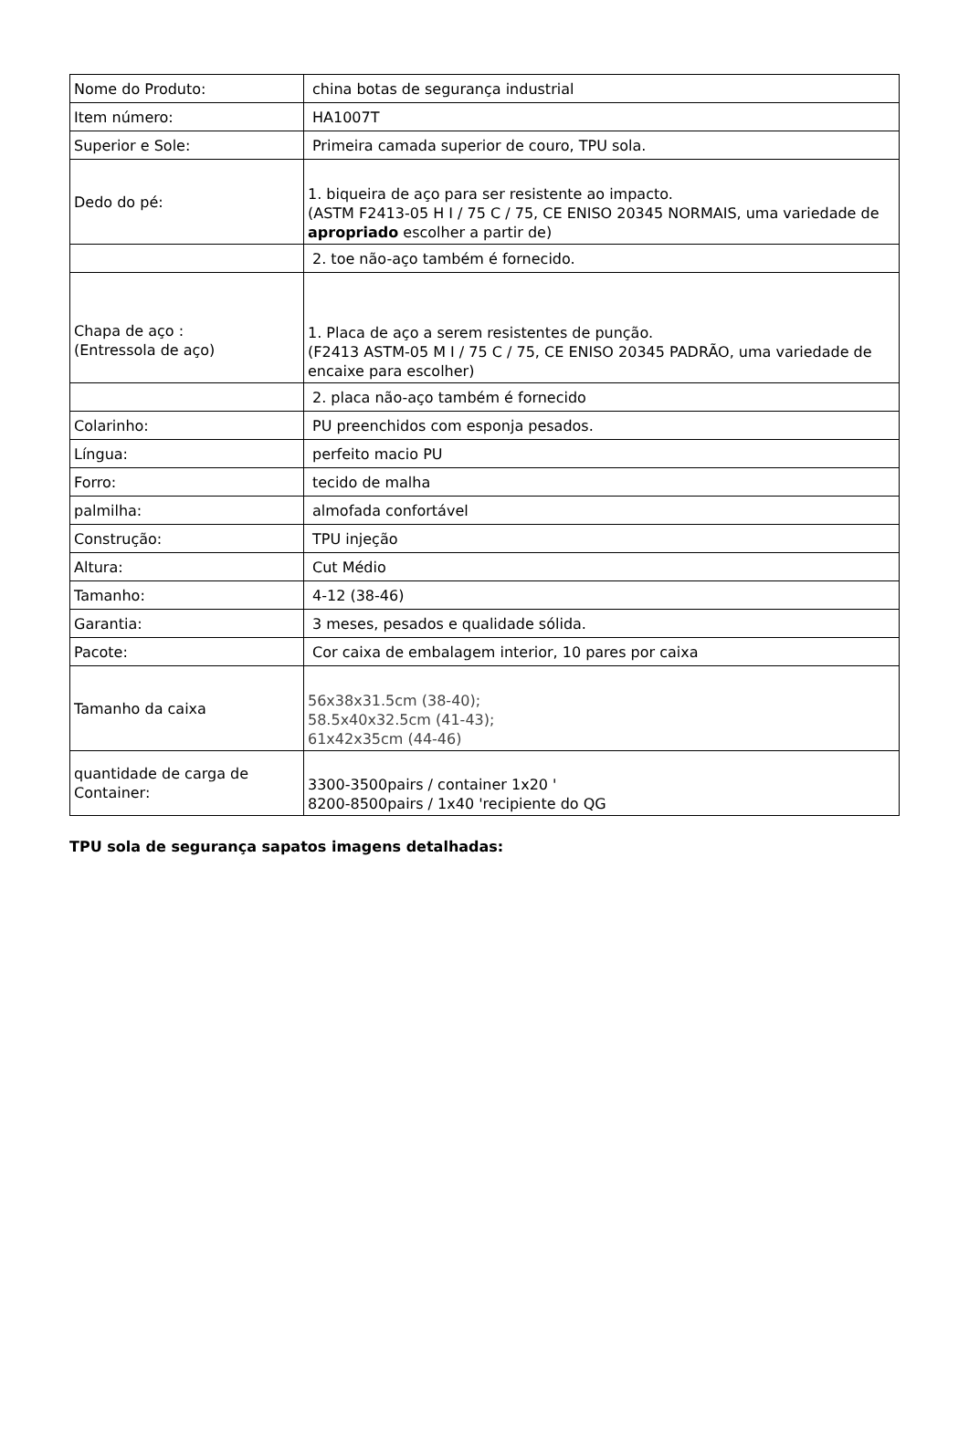| Nome do Produto: | china botas de segurança industrial |
| Item número: | HA1007T |
| Superior e Sole: | Primeira camada superior de couro, TPU sola. |
| Dedo do pé: | 1. biqueira de aço para ser resistente ao impacto. (ASTM F2413-05 H I / 75 C / 75, CE ENISO 20345 NORMAIS, uma variedade de apropriado escolher a partir de) |
| | 2. toe não-aço também é fornecido. |
| Chapa de aço : (Entressola de aço) | 1. Placa de aço a serem resistentes de punção. (F2413 ASTM-05 M I / 75 C / 75, CE ENISO 20345 PADRÃO, uma variedade de encaixe para escolher) |
| | 2. placa não-aço também é fornecido |
| Colarinho: | PU preenchidos com esponja pesados. |
| Língua: | perfeito macio PU |
| Forro: | tecido de malha |
| palmilha: | almofada confortável |
| Construção: | TPU injeção |
| Altura: | Cut Médio |
| Tamanho: | 4-12 (38-46) |
| Garantia: | 3 meses, pesados e qualidade sólida. |
| Pacote: | Cor caixa de embalagem interior, 10 pares por caixa |
| Tamanho da caixa | 56x38x31.5cm (38-40); 58.5x40x32.5cm (41-43); 61x42x35cm (44-46) |
| quantidade de carga de Container: | 3300-3500pairs / container 1x20 ' 8200-8500pairs / 1x40 'recipiente do QG |
TPU sola de segurança sapatos imagens detalhadas: